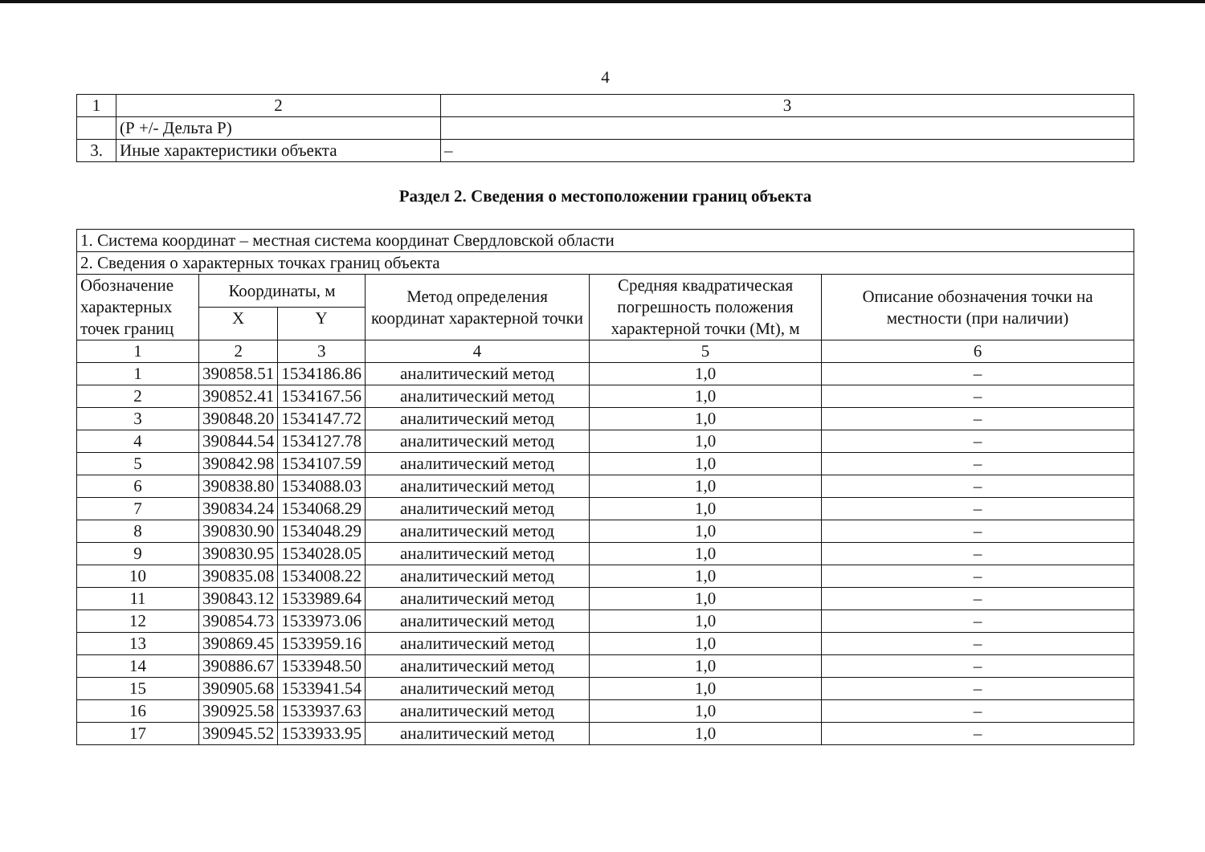4
| 1 | 2 | 3 |
| | (Р +/- Дельта Р) | |
| 3. | Иные характеристики объекта | – |
Раздел 2. Сведения о местоположении границ объекта
| 1. Система координат – местная система координат Свердловской области | | | | | |
| 2. Сведения о характерных точках границ объекта | | | | | |
| Обозначение характерных точек границ | Координаты, м | | Метод определения координат характерной точки | Средняя квадратическая погрешность положения характерной точки (Mt), м | Описание обозначения точки на местности (при наличии) |
| | X | Y | | | |
| 1 | 2 | 3 | 4 | 5 | 6 |
| 1 | 390858.51 | 1534186.86 | аналитический метод | 1,0 | – |
| 2 | 390852.41 | 1534167.56 | аналитический метод | 1,0 | – |
| 3 | 390848.20 | 1534147.72 | аналитический метод | 1,0 | – |
| 4 | 390844.54 | 1534127.78 | аналитический метод | 1,0 | – |
| 5 | 390842.98 | 1534107.59 | аналитический метод | 1,0 | – |
| 6 | 390838.80 | 1534088.03 | аналитический метод | 1,0 | – |
| 7 | 390834.24 | 1534068.29 | аналитический метод | 1,0 | – |
| 8 | 390830.90 | 1534048.29 | аналитический метод | 1,0 | – |
| 9 | 390830.95 | 1534028.05 | аналитический метод | 1,0 | – |
| 10 | 390835.08 | 1534008.22 | аналитический метод | 1,0 | – |
| 11 | 390843.12 | 1533989.64 | аналитический метод | 1,0 | – |
| 12 | 390854.73 | 1533973.06 | аналитический метод | 1,0 | – |
| 13 | 390869.45 | 1533959.16 | аналитический метод | 1,0 | – |
| 14 | 390886.67 | 1533948.50 | аналитический метод | 1,0 | – |
| 15 | 390905.68 | 1533941.54 | аналитический метод | 1,0 | – |
| 16 | 390925.58 | 1533937.63 | аналитический метод | 1,0 | – |
| 17 | 390945.52 | 1533933.95 | аналитический метод | 1,0 | – |